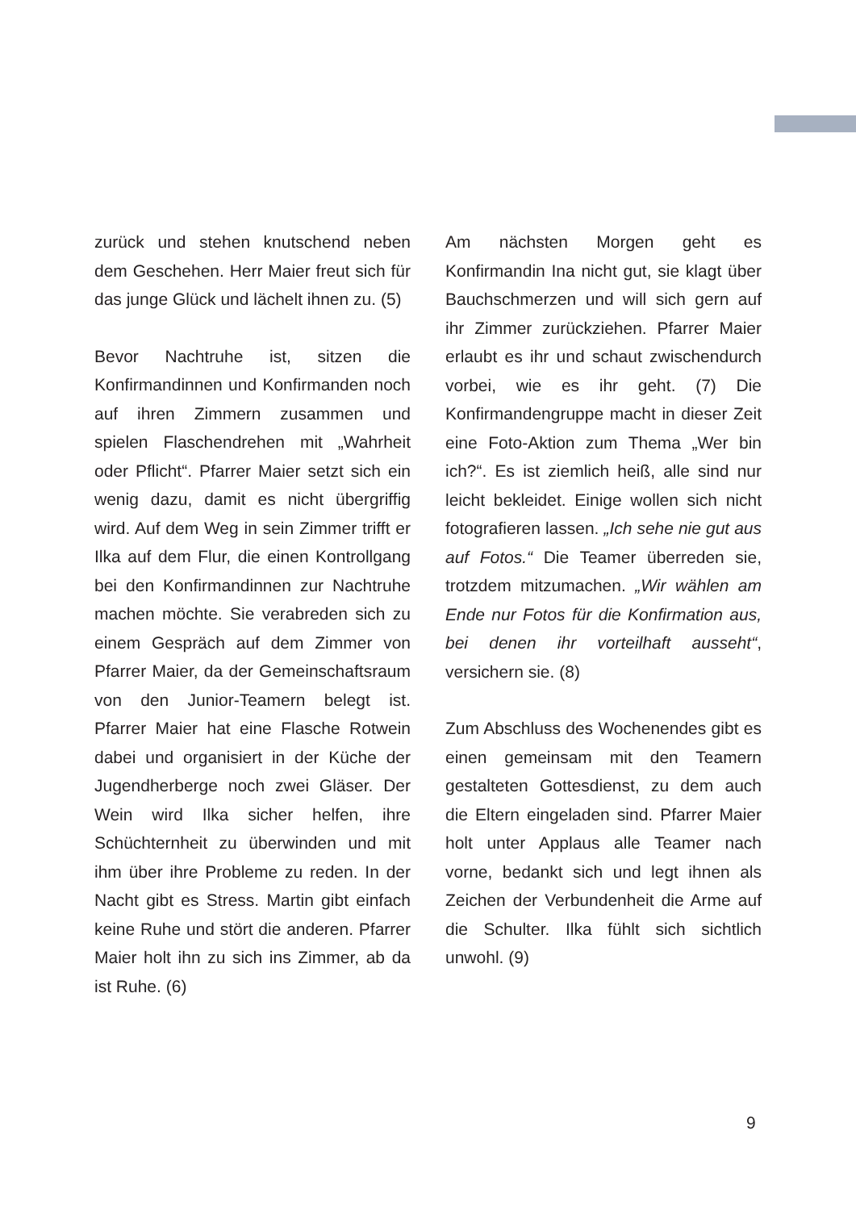zurück und stehen knutschend neben dem Geschehen. Herr Maier freut sich für das junge Glück und lächelt ihnen zu. (5)
Bevor Nachtruhe ist, sitzen die Konfirmandinnen und Konfirmanden noch auf ihren Zimmern zusammen und spielen Flaschendrehen mit „Wahrheit oder Pflicht“. Pfarrer Maier setzt sich ein wenig dazu, damit es nicht übergriffig wird. Auf dem Weg in sein Zimmer trifft er Ilka auf dem Flur, die einen Kontrollgang bei den Konfirmandinnen zur Nachtruhe machen möchte. Sie verabreden sich zu einem Gespräch auf dem Zimmer von Pfarrer Maier, da der Gemeinschaftsraum von den Junior-Teamern belegt ist. Pfarrer Maier hat eine Flasche Rotwein dabei und organisiert in der Küche der Jugendherberge noch zwei Gläser. Der Wein wird Ilka sicher helfen, ihre Schüchternheit zu überwinden und mit ihm über ihre Probleme zu reden. In der Nacht gibt es Stress. Martin gibt einfach keine Ruhe und stört die anderen. Pfarrer Maier holt ihn zu sich ins Zimmer, ab da ist Ruhe. (6)
Am nächsten Morgen geht es Konfirmandin Ina nicht gut, sie klagt über Bauchschmerzen und will sich gern auf ihr Zimmer zurückziehen. Pfarrer Maier erlaubt es ihr und schaut zwischendurch vorbei, wie es ihr geht. (7) Die Konfirmandengruppe macht in dieser Zeit eine Foto-Aktion zum Thema „Wer bin ich?“. Es ist ziemlich heiß, alle sind nur leicht bekleidet. Einige wollen sich nicht fotografieren lassen. „Ich sehe nie gut aus auf Fotos.“ Die Teamer überreden sie, trotzdem mitzumachen. „Wir wählen am Ende nur Fotos für die Konfirmation aus, bei denen ihr vorteilhaft ausseht“, versichern sie. (8)
Zum Abschluss des Wochenendes gibt es einen gemeinsam mit den Teamern gestalteten Gottesdienst, zu dem auch die Eltern eingeladen sind. Pfarrer Maier holt unter Applaus alle Teamer nach vorne, bedankt sich und legt ihnen als Zeichen der Verbundenheit die Arme auf die Schulter. Ilka fühlt sich sichtlich unwohl. (9)
9